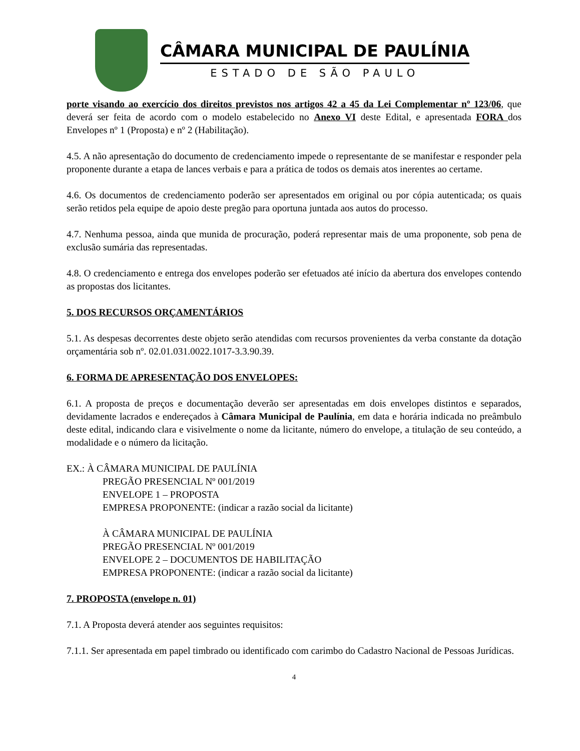CÂMARA MUNICIPAL DE PAULÍNIA
ESTADO DE SÃO PAULO
porte visando ao exercício dos direitos previstos nos artigos 42 a 45 da Lei Complementar nº 123/06, que deverá ser feita de acordo com o modelo estabelecido no Anexo VI deste Edital, e apresentada FORA dos Envelopes nº 1 (Proposta) e nº 2 (Habilitação).
4.5. A não apresentação do documento de credenciamento impede o representante de se manifestar e responder pela proponente durante a etapa de lances verbais e para a prática de todos os demais atos inerentes ao certame.
4.6. Os documentos de credenciamento poderão ser apresentados em original ou por cópia autenticada; os quais serão retidos pela equipe de apoio deste pregão para oportuna juntada aos autos do processo.
4.7. Nenhuma pessoa, ainda que munida de procuração, poderá representar mais de uma proponente, sob pena de exclusão sumária das representadas.
4.8. O credenciamento e entrega dos envelopes poderão ser efetuados até início da abertura dos envelopes contendo as propostas dos licitantes.
5. DOS RECURSOS ORÇAMENTÁRIOS
5.1. As despesas decorrentes deste objeto serão atendidas com recursos provenientes da verba constante da dotação orçamentária sob nº. 02.01.031.0022.1017-3.3.90.39.
6. FORMA DE APRESENTAÇÃO DOS ENVELOPES:
6.1. A proposta de preços e documentação deverão ser apresentadas em dois envelopes distintos e separados, devidamente lacrados e endereçados à Câmara Municipal de Paulínia, em data e horária indicada no preâmbulo deste edital, indicando clara e visivelmente o nome da licitante, número do envelope, a titulação de seu conteúdo, a modalidade e o número da licitação.
EX.: À CÂMARA MUNICIPAL DE PAULÍNIA
PREGÃO PRESENCIAL Nº 001/2019
ENVELOPE 1 – PROPOSTA
EMPRESA PROPONENTE: (indicar a razão social da licitante)
À CÂMARA MUNICIPAL DE PAULÍNIA
PREGÃO PRESENCIAL Nº 001/2019
ENVELOPE 2 – DOCUMENTOS DE HABILITAÇÃO
EMPRESA PROPONENTE: (indicar a razão social da licitante)
7. PROPOSTA (envelope n. 01)
7.1. A Proposta deverá atender aos seguintes requisitos:
7.1.1. Ser apresentada em papel timbrado ou identificado com carimbo do Cadastro Nacional de Pessoas Jurídicas.
4